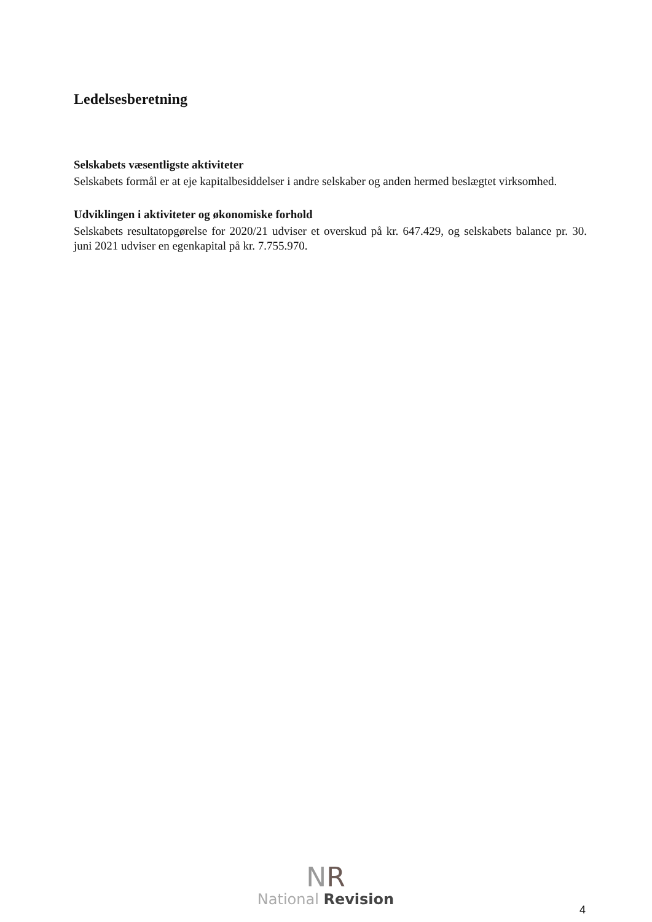Ledelsesberetning
Selskabets væsentligste aktiviteter
Selskabets formål er at eje kapitalbesiddelser i andre selskaber og anden hermed beslægtet virksomhed.
Udviklingen i aktiviteter og økonomiske forhold
Selskabets resultatopgørelse for 2020/21 udviser et overskud på kr. 647.429, og selskabets balance pr. 30. juni 2021 udviser en egenkapital på kr. 7.755.970.
NR
National Revision
4